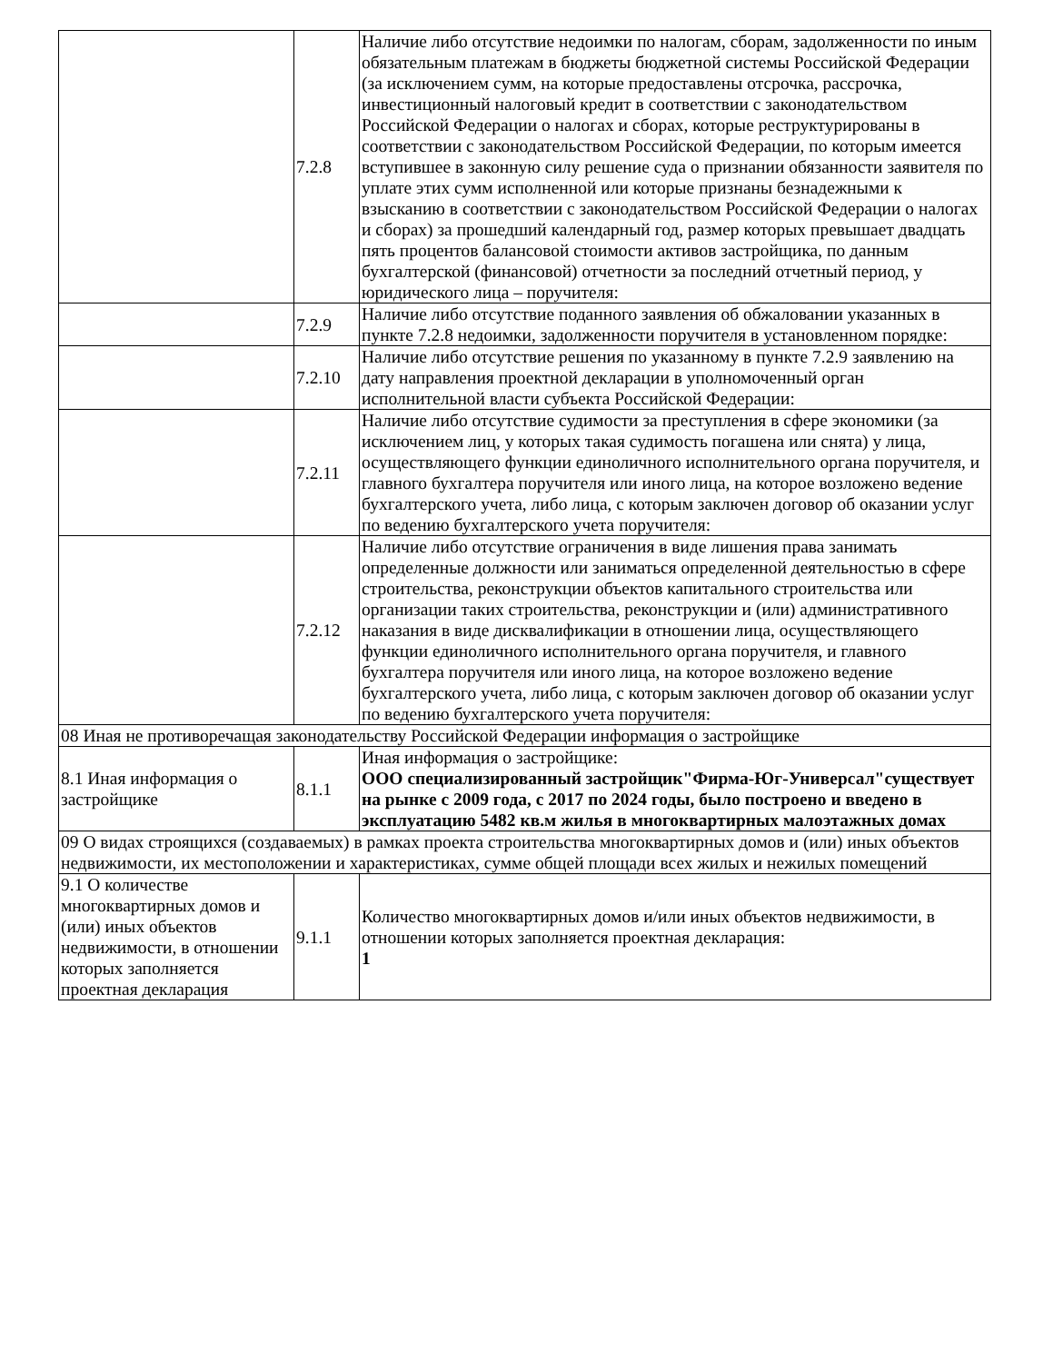| | 7.2.8 | Наличие либо отсутствие недоимки по налогам, сборам, задолженности по иным обязательным платежам в бюджеты бюджетной системы Российской Федерации (за исключением сумм, на которые предоставлены отсрочка, рассрочка, инвестиционный налоговый кредит в соответствии с законодательством Российской Федерации о налогах и сборах, которые реструктурированы в соответствии с законодательством Российской Федерации, по которым имеется вступившее в законную силу решение суда о признании обязанности заявителя по уплате этих сумм исполненной или которые признаны безнадежными к взысканию в соответствии с законодательством Российской Федерации о налогах и сборах) за прошедший календарный год, размер которых превышает двадцать пять процентов балансовой стоимости активов застройщика, по данным бухгалтерской (финансовой) отчетности за последний отчетный период, у юридического лица – поручителя: |
| | 7.2.9 | Наличие либо отсутствие поданного заявления об обжаловании указанных в пункте 7.2.8 недоимки, задолженности поручителя в установленном порядке: |
| | 7.2.10 | Наличие либо отсутствие решения по указанному в пункте 7.2.9 заявлению на дату направления проектной декларации в уполномоченный орган исполнительной власти субъекта Российской Федерации: |
| | 7.2.11 | Наличие либо отсутствие судимости за преступления в сфере экономики (за исключением лиц, у которых такая судимость погашена или снята) у лица, осуществляющего функции единоличного исполнительного органа поручителя, и главного бухгалтера поручителя или иного лица, на которое возложено ведение бухгалтерского учета, либо лица, с которым заключен договор об оказании услуг по ведению бухгалтерского учета поручителя: |
| | 7.2.12 | Наличие либо отсутствие ограничения в виде лишения права занимать определенные должности или заниматься определенной деятельностью в сфере строительства, реконструкции объектов капитального строительства или организации таких строительства, реконструкции и (или) административного наказания в виде дисквалификации в отношении лица, осуществляющего функции единоличного исполнительного органа поручителя, и главного бухгалтера поручителя или иного лица, на которое возложено ведение бухгалтерского учета, либо лица, с которым заключен договор об оказании услуг по ведению бухгалтерского учета поручителя: |
| 08 Иная не противоречащая законодательству Российской Федерации информация о застройщике | | |
| 8.1 Иная информация о застройщике | 8.1.1 | Иная информация о застройщике: ООО специализированный застройщик"Фирма-Юг-Универсал"существует на рынке с 2009 года, с 2017 по 2024 годы, было построено и введено в эксплуатацию 5482 кв.м жилья в многоквартирных малоэтажных домах |
| 09 О видах строящихся (создаваемых) в рамках проекта строительства многоквартирных домов и (или) иных объектов недвижимости, их местоположении и характеристиках, сумме общей площади всех жилых и нежилых помещений | | |
| 9.1 О количестве многоквартирных домов и (или) иных объектов недвижимости, в отношении которых заполняется проектная декларация | 9.1.1 | Количество многоквартирных домов и/или иных объектов недвижимости, в отношении которых заполняется проектная декларация: 1 |